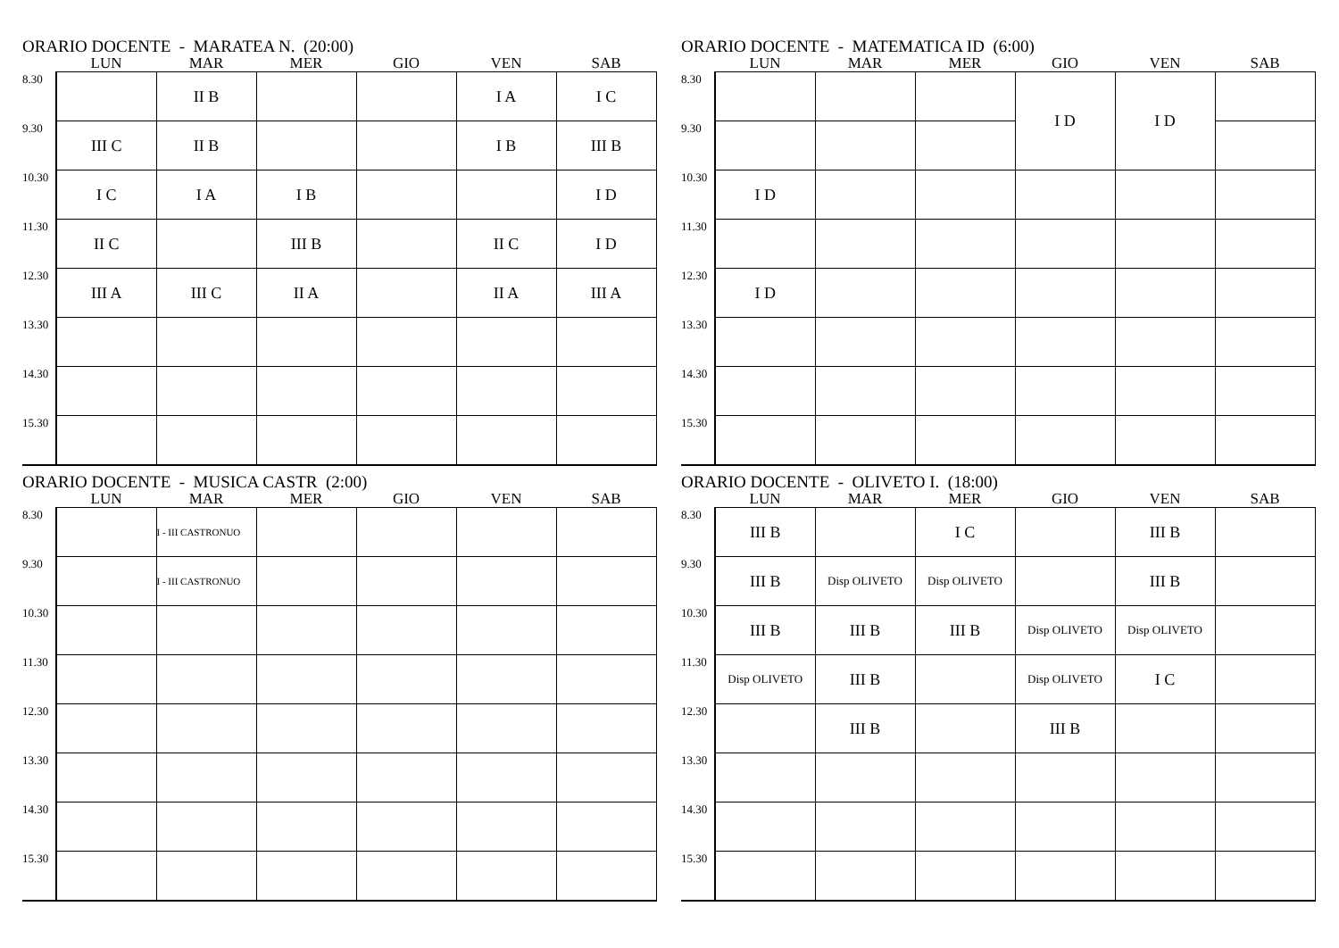ORARIO DOCENTE - MARATEA N. (20:00)
| | LUN | MAR | MER | GIO | VEN | SAB |
| --- | --- | --- | --- | --- | --- | --- |
| 8.30 | | II B | | | I A | I C |
| 9.30 | III C | II B | | | I B | III B |
| 10.30 | I C | I A | I B | | | I D |
| 11.30 | II C | | III B | | II C | I D |
| 12.30 | III A | III C | II A | | II A | III A |
| 13.30 | | | | | | |
| 14.30 | | | | | | |
| 15.30 | | | | | | |
ORARIO DOCENTE - MATEMATICA ID (6:00)
| | LUN | MAR | MER | GIO | VEN | SAB |
| --- | --- | --- | --- | --- | --- | --- |
| 8.30 | | | | I D | I D | |
| 9.30 | | | | | | |
| 10.30 | I D | | | | | |
| 11.30 | | | | | | |
| 12.30 | I D | | | | | |
| 13.30 | | | | | | |
| 14.30 | | | | | | |
| 15.30 | | | | | | |
ORARIO DOCENTE - MUSICA CASTR (2:00)
| | LUN | MAR | MER | GIO | VEN | SAB |
| --- | --- | --- | --- | --- | --- | --- |
| 8.30 | | I - III CASTRONUO | | | | |
| 9.30 | | I - III CASTRONUO | | | | |
| 10.30 | | | | | | |
| 11.30 | | | | | | |
| 12.30 | | | | | | |
| 13.30 | | | | | | |
| 14.30 | | | | | | |
| 15.30 | | | | | | |
ORARIO DOCENTE - OLIVETO I. (18:00)
| | LUN | MAR | MER | GIO | VEN | SAB |
| --- | --- | --- | --- | --- | --- | --- |
| 8.30 | III B | | I C | | III B | |
| 9.30 | III B | Disp OLIVETO | Disp OLIVETO | | III B | |
| 10.30 | III B | III B | III B | Disp OLIVETO | Disp OLIVETO | |
| 11.30 | Disp OLIVETO | III B | | Disp OLIVETO | I C | |
| 12.30 | | III B | | III B | | |
| 13.30 | | | | | | |
| 14.30 | | | | | | |
| 15.30 | | | | | | |